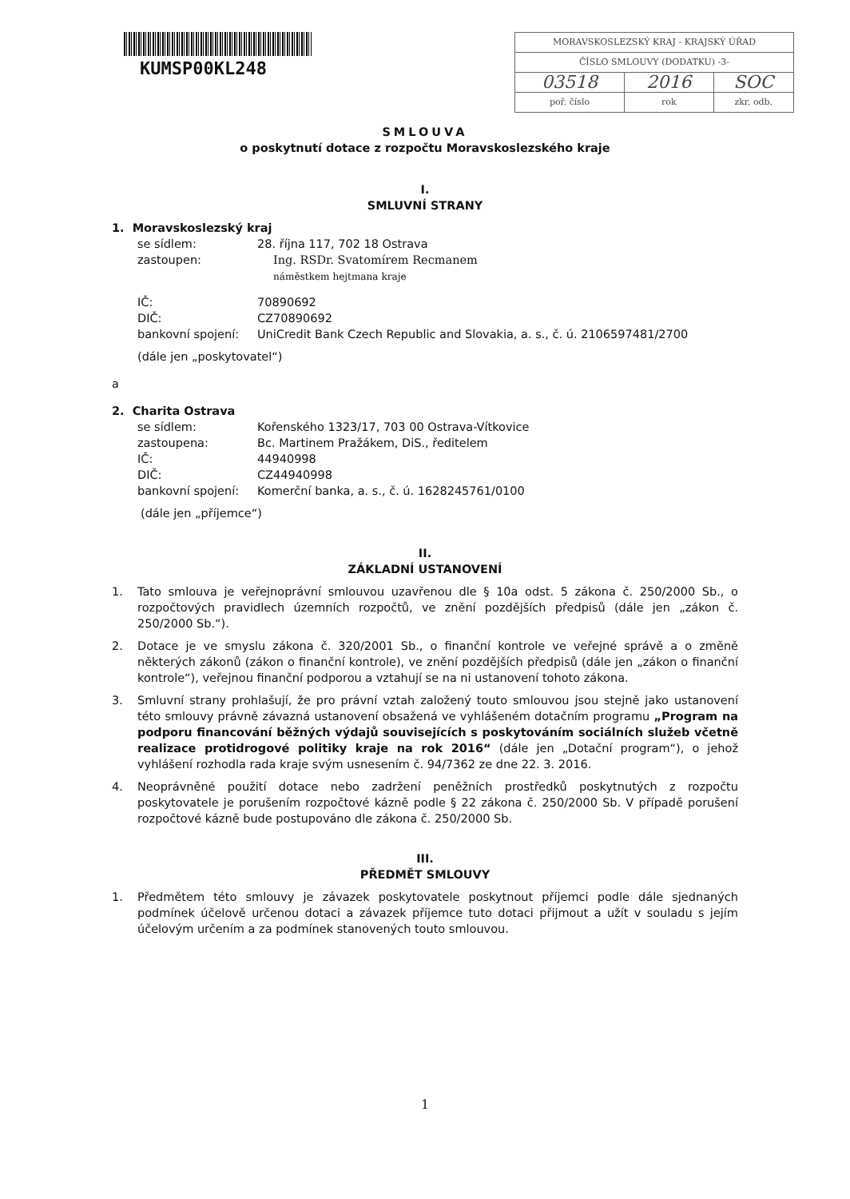KUMSP00KL248
| MORAVSKOSLEZSKÝ KRAJ - KRAJSKÝ ÚŘAD | | |
| ČÍSLO SMLOUVY (DODATKU) -3- | | |
| 03518 | 2016 | SOC |
| poř. číslo | rok | zkr. odb. |
SMLOUVA
o poskytnutí dotace z rozpočtu Moravskoslezského kraje
I.
SMLUVNÍ STRANY
1. Moravskoslezský kraj
se sídlem:
28. října 117, 702 18 Ostrava
zastoupen:
Ing. RSDr. Svatomírem Recmanem
náměstkem hejtmana kraje
IČ:
70890692
DIČ:
CZ70890692
bankovní spojení:
UniCredit Bank Czech Republic and Slovakia, a. s., č. ú. 2106597481/2700
(dále jen „poskytovatel“)
a
2. Charita Ostrava
se sídlem:
Kořenského 1323/17, 703 00 Ostrava-Vítkovice
zastoupena:
Bc. Martinem Pražákem, DiS., ředitelem
IČ:
44940998
DIČ:
CZ44940998
bankovní spojení:
Komerční banka, a. s., č. ú. 1628245761/0100
(dále jen „příjemce“)
II.
ZÁKLADNÍ USTANOVENÍ
1. Tato smlouva je veřejnoprávní smlouvou uzavřenou dle § 10a odst. 5 zákona č. 250/2000 Sb., o rozpočtových pravidlech územních rozpočtů, ve znění pozdějších předpisů (dále jen „zákon č. 250/2000 Sb.“).
2. Dotace je ve smyslu zákona č. 320/2001 Sb., o finanční kontrole ve veřejné správě a o změně některých zákonů (zákon o finanční kontrole), ve znění pozdějších předpisů (dále jen „zákon o finanční kontrole“), veřejnou finanční podporou a vztahují se na ni ustanovení tohoto zákona.
3. Smluvní strany prohlašují, že pro právní vztah založený touto smlouvou jsou stejně jako ustanovení této smlouvy právně závazná ustanovení obsažená ve vyhlášeném dotačním programu „Program na podporu financování běžných výdajů souvisejících s poskytováním sociálních služeb včetně realizace protidrogové politiky kraje na rok 2016“ (dále jen „Dotační program“), o jehož vyhlášení rozhodla rada kraje svým usnesením č. 94/7362 ze dne 22. 3. 2016.
4. Neoprávněné použití dotace nebo zadržení peněžních prostředků poskytnutých z rozpočtu poskytovatele je porušením rozpočtové kázně podle § 22 zákona č. 250/2000 Sb. V případě porušení rozpočtové kázně bude postupováno dle zákona č. 250/2000 Sb.
III.
PŘEDMĚT SMLOUVY
1. Předmětem této smlouvy je závazek poskytovatele poskytnout příjemci podle dále sjednaných podmínek účelově určenou dotaci a závazek příjemce tuto dotaci přijmout a užít v souladu s jejím účelovým určením a za podmínek stanovených touto smlouvou.
1